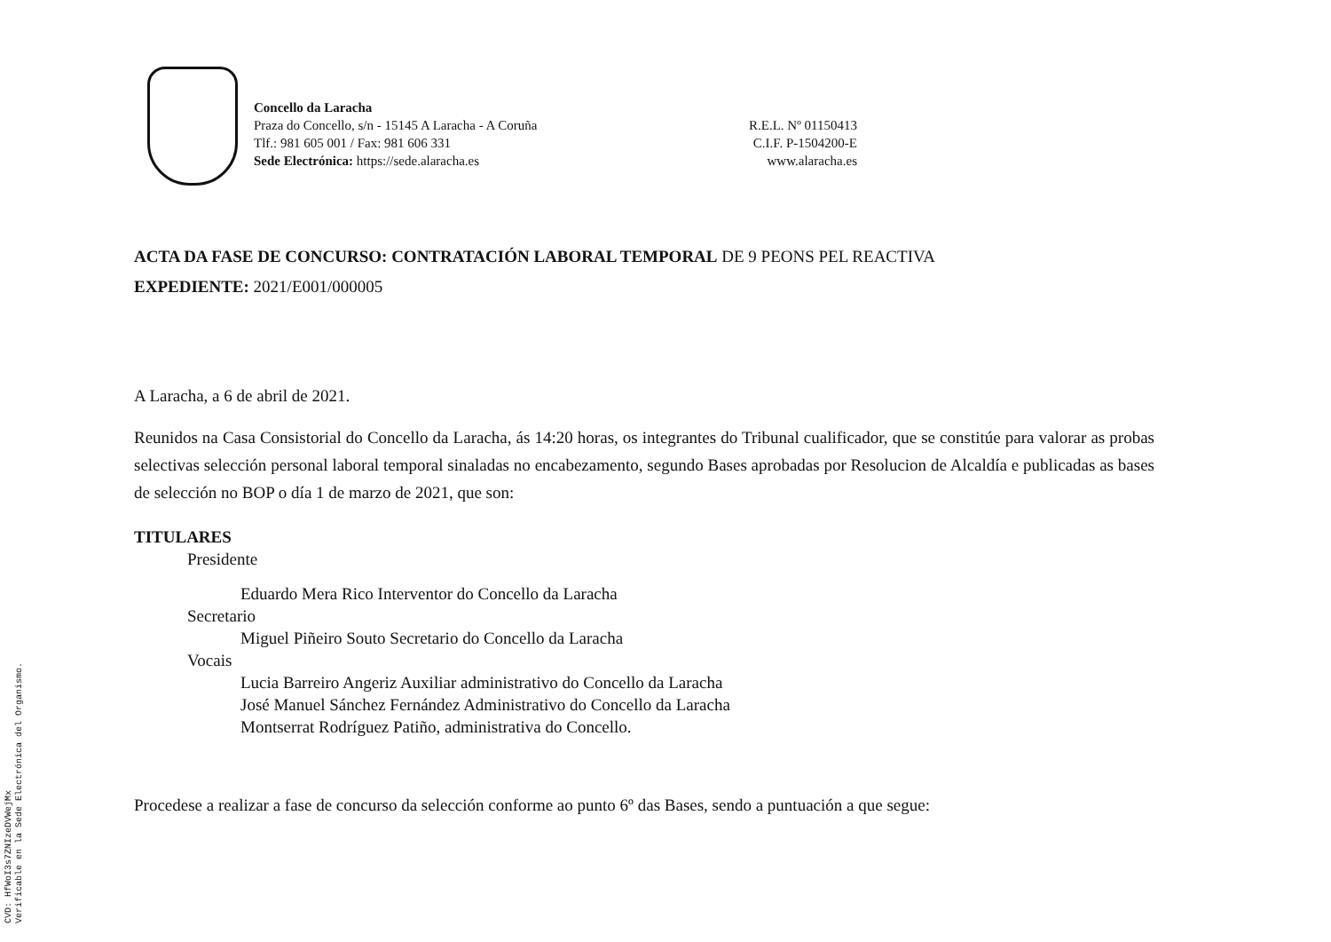CVD: HfWoI3s7ZNIzeDVWejMx
Verificable en la Sede Electrónica del Organismo.
Concello da Laracha
Praza do Concello, s/n - 15145 A Laracha - A Coruña
Tlf.: 981 605 001 / Fax: 981 606 331
Sede Electrónica: https://sede.alaracha.es
R.E.L. Nº 01150413
C.I.F. P-1504200-E
www.alaracha.es
ACTA DA FASE DE CONCURSO: CONTRATACIÓN LABORAL TEMPORAL DE 9 PEONS PEL REACTIVA
EXPEDIENTE: 2021/E001/000005
A Laracha, a 6 de abril de 2021.
Reunidos na Casa Consistorial do Concello da Laracha, ás 14:20 horas, os integrantes do Tribunal cualificador, que se constitúe para valorar as probas selectivas selección personal laboral temporal sinaladas no encabezamento, segundo Bases aprobadas por Resolucion de Alcaldía e publicadas as bases de selección no BOP o día 1 de marzo de 2021, que son:
TITULARES
Presidente
Eduardo Mera Rico Interventor do Concello da Laracha
Secretario
Miguel Piñeiro Souto Secretario do Concello da Laracha
Vocais
Lucia Barreiro Angeriz Auxiliar administrativo do Concello da Laracha
José Manuel Sánchez Fernández Administrativo do Concello da Laracha
Montserrat Rodríguez Patiño, administrativa do Concello.
Procedese a realizar a fase de concurso da selección conforme ao punto 6º das Bases, sendo a puntuación a que segue: